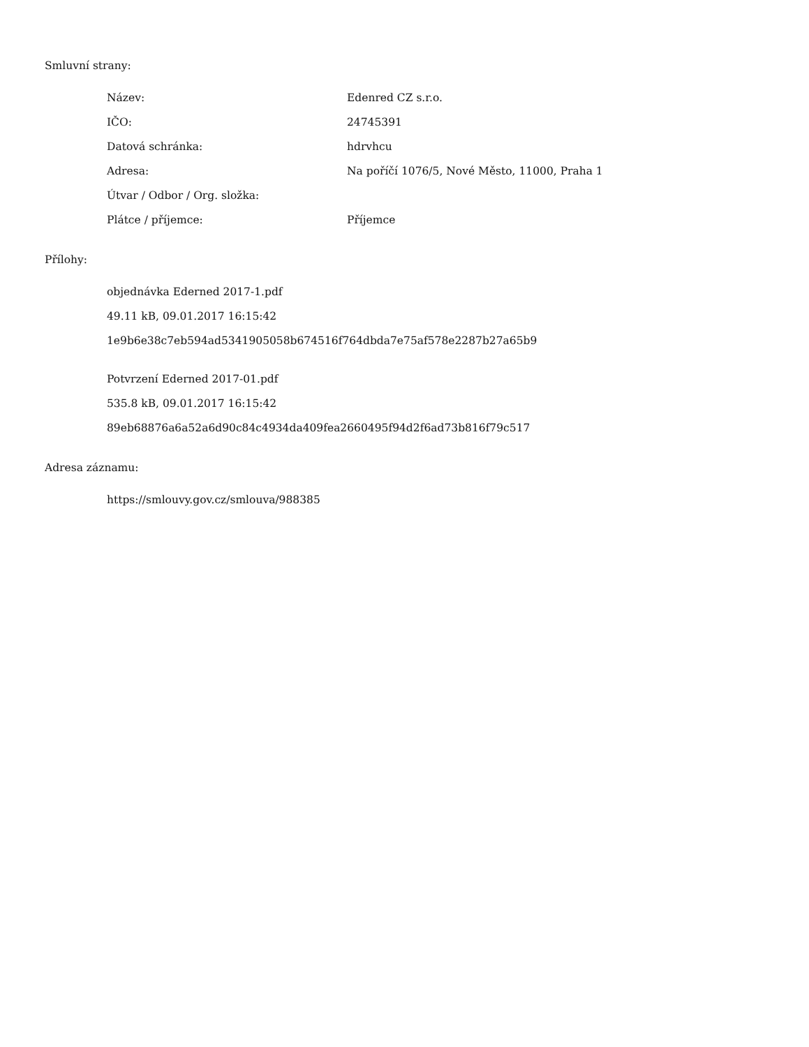Smluvní strany:
| Název: | Edenred CZ s.r.o. |
| IČO: | 24745391 |
| Datová schránka: | hdrvhcu |
| Adresa: | Na poříčí 1076/5, Nové Město, 11000, Praha 1 |
| Útvar / Odbor / Org. složka: | |
| Plátce / příjemce: | Příjemce |
Přílohy:
objednávka Ederned 2017-1.pdf
49.11 kB, 09.01.2017 16:15:42
1e9b6e38c7eb594ad5341905058b674516f764dbda7e75af578e2287b27a65b9
Potvrzení Ederned 2017-01.pdf
535.8 kB, 09.01.2017 16:15:42
89eb68876a6a52a6d90c84c4934da409fea2660495f94d2f6ad73b816f79c517
Adresa záznamu:
https://smlouvy.gov.cz/smlouva/988385